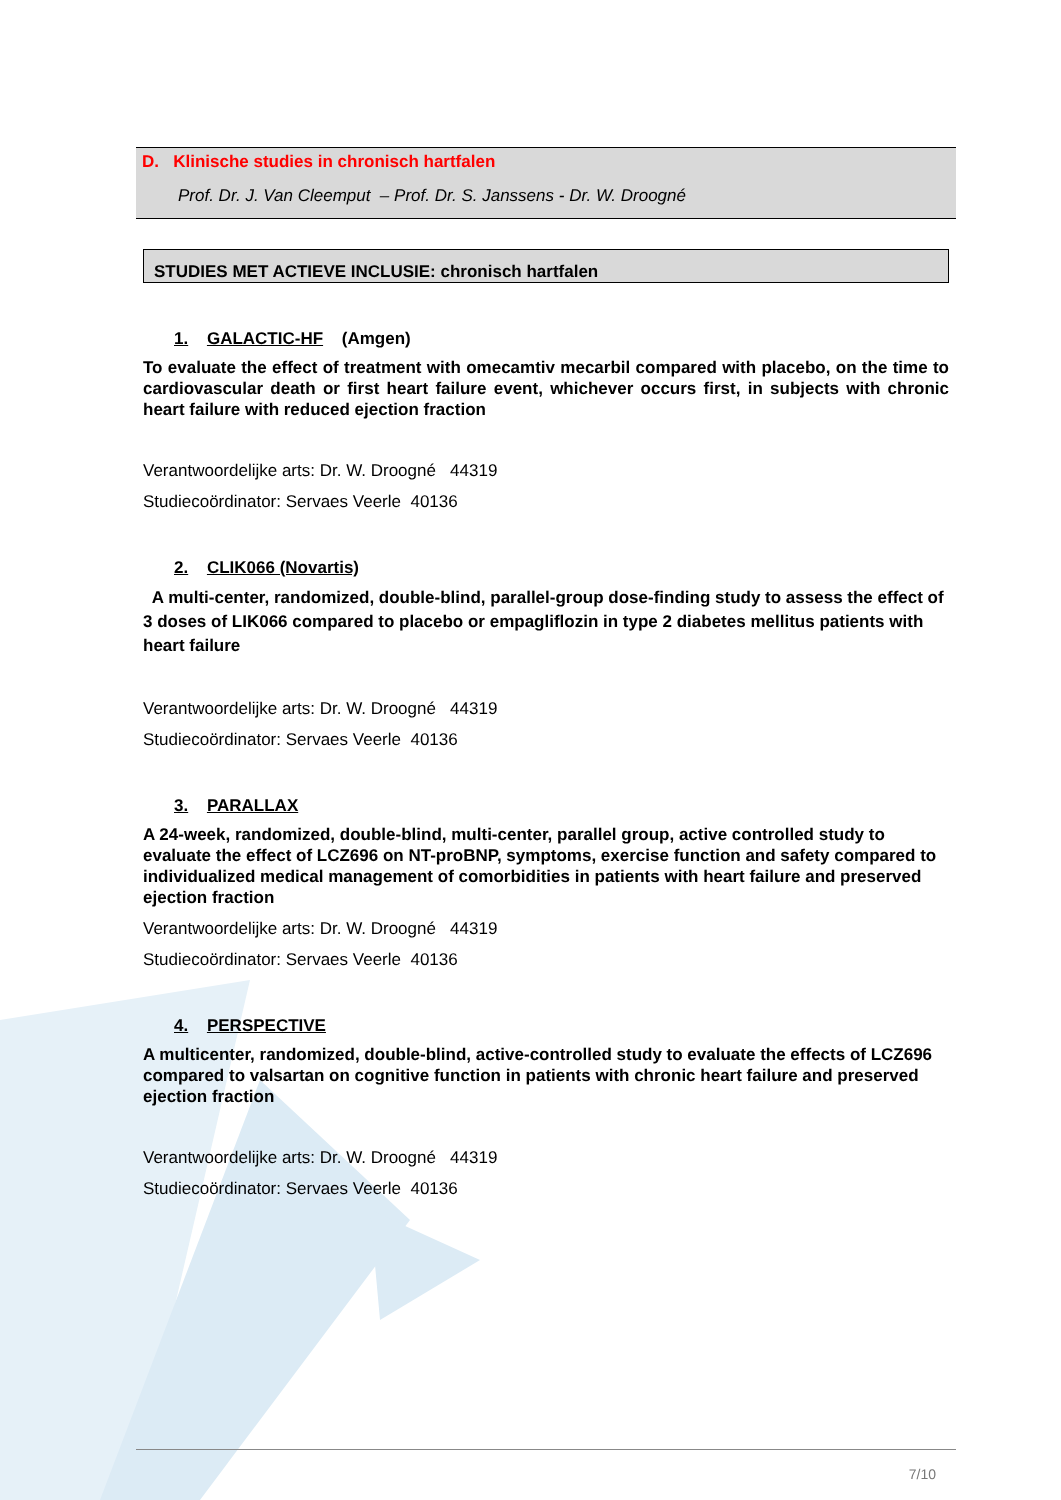D. Klinische studies in chronisch hartfalen
Prof. Dr. J. Van Cleemput – Prof. Dr. S. Janssens - Dr. W. Droogné
STUDIES MET ACTIEVE INCLUSIE: chronisch hartfalen
1. GALACTIC-HF (Amgen)
To evaluate the effect of treatment with omecamtiv mecarbil compared with placebo, on the time to cardiovascular death or first heart failure event, whichever occurs first, in subjects with chronic heart failure with reduced ejection fraction
Verantwoordelijke arts: Dr. W. Droogné 44319
Studiecoördinator: Servaes Veerle 40136
2. CLIK066 (Novartis)
A multi-center, randomized, double-blind, parallel-group dose-finding study to assess the effect of 3 doses of LIK066 compared to placebo or empagliflozin in type 2 diabetes mellitus patients with heart failure
Verantwoordelijke arts: Dr. W. Droogné 44319
Studiecoördinator: Servaes Veerle 40136
3. PARALLAX
A 24-week, randomized, double-blind, multi-center, parallel group, active controlled study to evaluate the effect of LCZ696 on NT-proBNP, symptoms, exercise function and safety compared to individualized medical management of comorbidities in patients with heart failure and preserved ejection fraction
Verantwoordelijke arts: Dr. W. Droogné 44319
Studiecoördinator: Servaes Veerle 40136
4. PERSPECTIVE
A multicenter, randomized, double-blind, active-controlled study to evaluate the effects of LCZ696 compared to valsartan on cognitive function in patients with chronic heart failure and preserved ejection fraction
Verantwoordelijke arts: Dr. W. Droogné 44319
Studiecoördinator: Servaes Veerle 40136
7/10